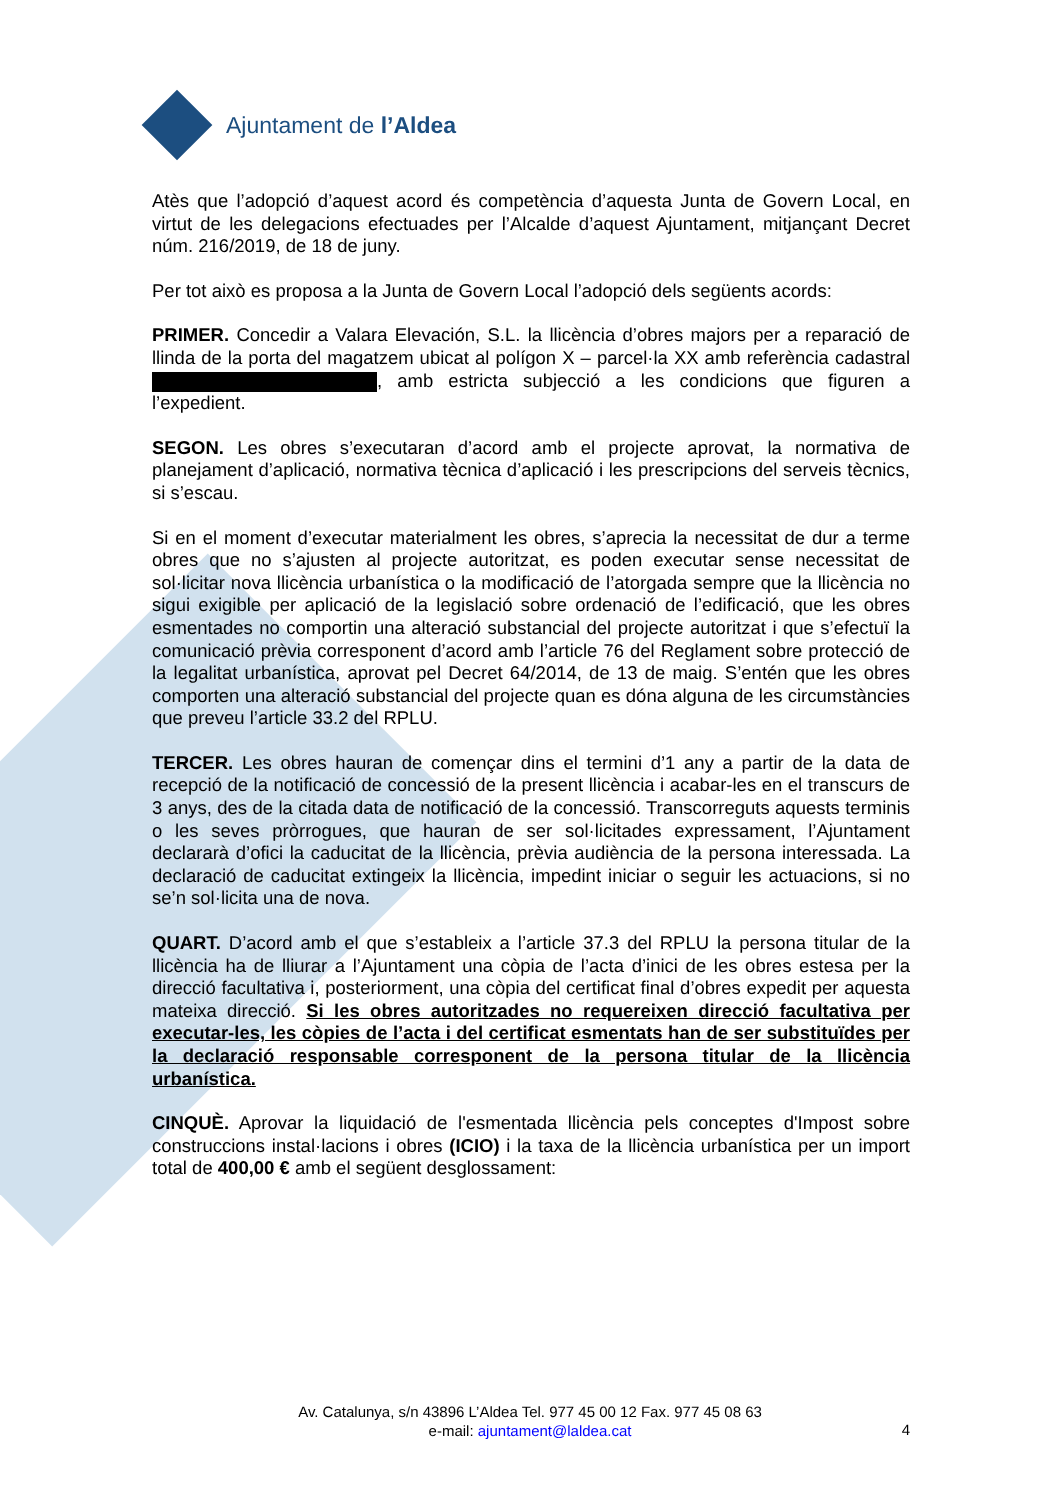Ajuntament de l’Aldea
Atès que l’adopció d’aquest acord és competència d’aquesta Junta de Govern Local, en virtut de les delegacions efectuades per l’Alcalde d’aquest Ajuntament, mitjançant Decret núm. 216/2019, de 18 de juny.
Per tot això es proposa a la Junta de Govern Local l’adopció dels següents acords:
PRIMER. Concedir a Valara Elevación, S.L. la llicència d’obres majors per a reparació de llinda de la porta del magatzem ubicat al polígon X – parcel·la XX amb referència cadastral , amb estricta subjecció a les condicions que figuren a l’expedient.
SEGON. Les obres s’executaran d’acord amb el projecte aprovat, la normativa de planejament d’aplicació, normativa tècnica d’aplicació i les prescripcions del serveis tècnics, si s’escau.
Si en el moment d’executar materialment les obres, s’aprecia la necessitat de dur a terme obres que no s’ajusten al projecte autoritzat, es poden executar sense necessitat de sol·licitar nova llicència urbanística o la modificació de l’atorgada sempre que la llicència no sigui exigible per aplicació de la legislació sobre ordenació de l’edificació, que les obres esmentades no comportin una alteració substancial del projecte autoritzat i que s’efectuï la comunicació prèvia corresponent d’acord amb l’article 76 del Reglament sobre protecció de la legalitat urbanística, aprovat pel Decret 64/2014, de 13 de maig. S’entén que les obres comporten una alteració substancial del projecte quan es dóna alguna de les circumstàncies que preveu l’article 33.2 del RPLU.
TERCER. Les obres hauran de començar dins el termini d’1 any a partir de la data de recepció de la notificació de concessió de la present llicència i acabar-les en el transcurs de 3 anys, des de la citada data de notificació de la concessió. Transcorreguts aquests terminis o les seves pròrrogues, que hauran de ser sol·licitades expressament, l’Ajuntament declararà d’ofici la caducitat de la llicència, prèvia audiència de la persona interessada. La declaració de caducitat extingeix la llicència, impedint iniciar o seguir les actuacions, si no se’n sol·licita una de nova.
QUART. D’acord amb el que s’estableix a l’article 37.3 del RPLU la persona titular de la llicència ha de lliurar a l’Ajuntament una còpia de l’acta d’inici de les obres estesa per la direcció facultativa i, posteriorment, una còpia del certificat final d’obres expedit per aquesta mateixa direcció. Si les obres autoritzades no requereixen direcció facultativa per executar-les, les còpies de l’acta i del certificat esmentats han de ser substituïdes per la declaració responsable corresponent de la persona titular de la llicència urbanística.
CINQUÈ. Aprovar la liquidació de l'esmentada llicència pels conceptes d'Impost sobre construccions instal·lacions i obres (ICIO) i la taxa de la llicència urbanística per un import total de 400,00 € amb el següent desglossament:
Av. Catalunya, s/n 43896 L’Aldea Tel. 977 45 00 12 Fax. 977 45 08 63
e-mail: ajuntament@laldea.cat
4